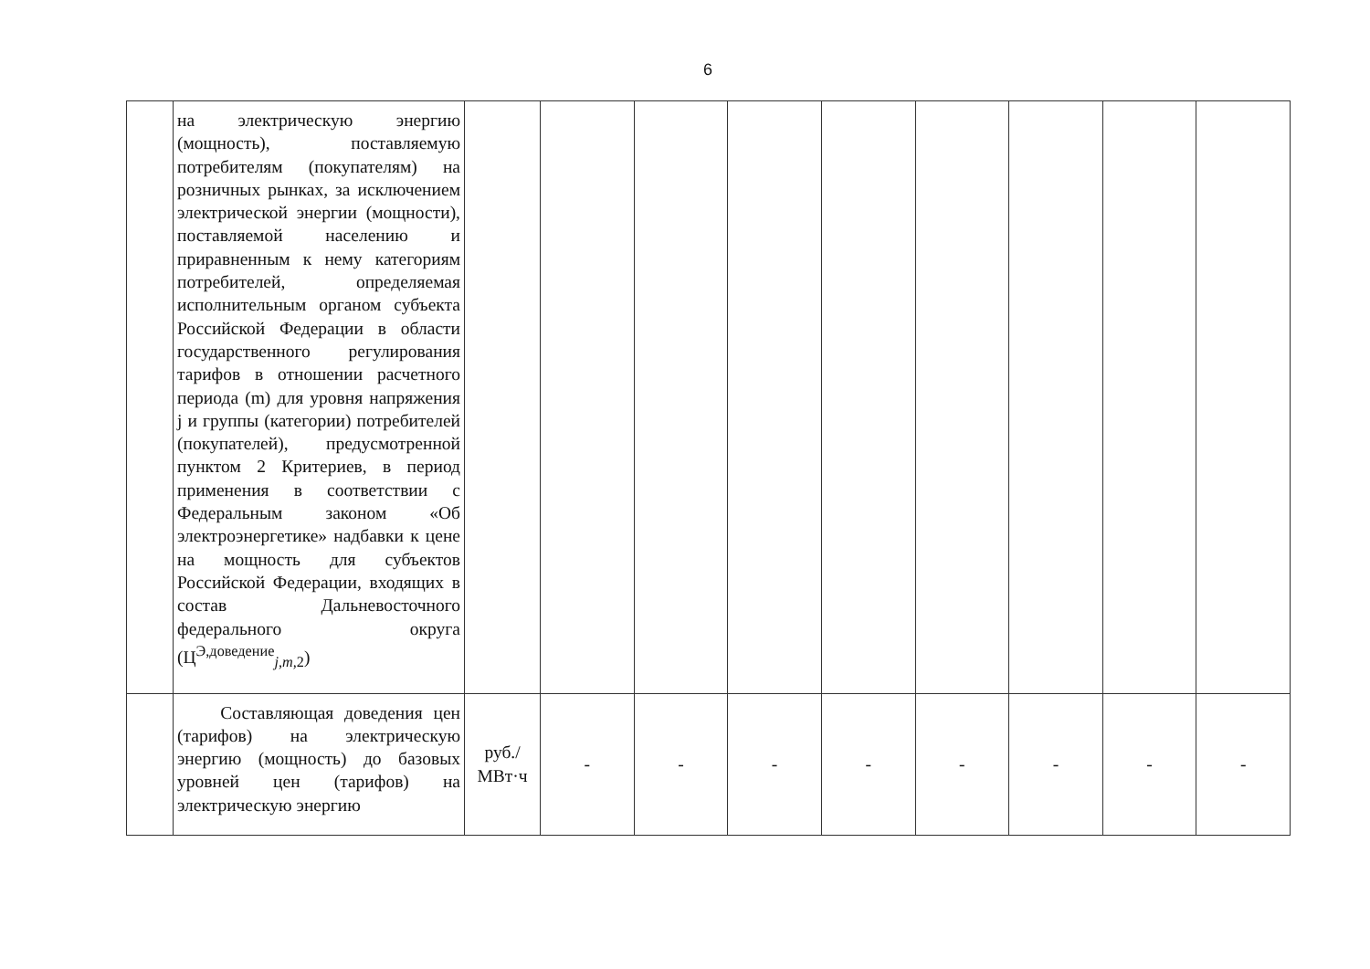6
| | на электрическую энергию (мощность), поставляемую потребителям (покупателям) на розничных рынках, за исключением электрической энергии (мощности), поставляемой населению и приравненным к нему категориям потребителей, определяемая исполнительным органом субъекта Российской Федерации в области государственного регулирования тарифов в отношении расчетного периода (m) для уровня напряжения j и группы (категории) потребителей (покупателей), предусмотренной пунктом 2 Критериев, в период применения в соответствии с Федеральным законом «Об электроэнергетике» надбавки к цене на мощность для субъектов Российской Федерации, входящих в состав Дальневосточного федерального округа (Ц<sup>Э,доведение</sup><sub>j,m,2</sub>) | | | | | | | | | |
| | Составляющая доведения цен (тарифов) на электрическую энергию (мощность) до базовых уровней цен (тарифов) на электрическую энергию | руб./ МВт·ч | - | - | - | - | - | - | - | - |